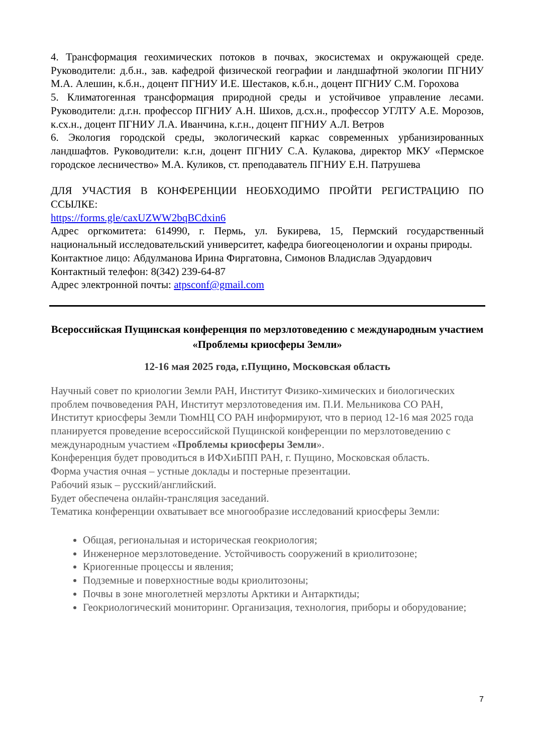4. Трансформация геохимических потоков в почвах, экосистемах и окружающей среде. Руководители: д.б.н., зав. кафедрой физической географии и ландшафтной экологии ПГНИУ М.А. Алешин, к.б.н., доцент ПГНИУ И.Е. Шестаков, к.б.н., доцент ПГНИУ С.М. Горохова
5. Климатогенная трансформация природной среды и устойчивое управление лесами. Руководители: д.г.н. профессор ПГНИУ А.Н. Шихов, д.сх.н., профессор УГЛТУ А.Е. Морозов, к.сх.н., доцент ПГНИУ Л.А. Иванчина, к.г.н., доцент ПГНИУ А.Л. Ветров
6. Экология городской среды, экологический каркас современных урбанизированных ландшафтов. Руководители: к.г.н, доцент ПГНИУ С.А. Кулакова, директор МКУ «Пермское городское лесничество» М.А. Куликов, ст. преподаватель ПГНИУ Е.Н. Патрушева
ДЛЯ УЧАСТИЯ В КОНФЕРЕНЦИИ НЕОБХОДИМО ПРОЙТИ РЕГИСТРАЦИЮ ПО ССЫЛКЕ:
https://forms.gle/caxUZWW2bqBCdxin6
Адрес оргкомитета: 614990, г. Пермь, ул. Букирева, 15, Пермский государственный национальный исследовательский университет, кафедра биогеоценологии и охраны природы.
Контактное лицо: Абдулманова Ирина Фиргатовна, Симонов Владислав Эдуардович
Контактный телефон: 8(342) 239-64-87
Адрес электронной почты: atpsconf@gmail.com
Всероссийская Пущинская конференция по мерзлотоведению с международным участием «Проблемы криосферы Земли»
12-16 мая 2025 года, г.Пущино, Московская область
Научный совет по криологии Земли РАН, Институт Физико-химических и биологических проблем почвоведения РАН, Институт мерзлотоведения им. П.И. Мельникова СО РАН, Институт криосферы Земли ТюмНЦ СО РАН информируют, что в период 12-16 мая 2025 года планируется проведение всероссийской Пущинской конференции по мерзлотоведению с международным участием «Проблемы криосферы Земли».
Конференция будет проводиться в ИФХиБПП РАН, г. Пущино, Московская область.
Форма участия очная – устные доклады и постерные презентации.
Рабочий язык – русский/английский.
Будет обеспечена онлайн-трансляция заседаний.
Тематика конференции охватывает все многообразие исследований криосферы Земли:
Общая, региональная и историческая геокриология;
Инженерное мерзлотоведение. Устойчивость сооружений в криолитозоне;
Криогенные процессы и явления;
Подземные и поверхностные воды криолитозоны;
Почвы в зоне многолетней мерзлоты Арктики и Антарктиды;
Геокриологический мониторинг. Организация, технология, приборы и оборудование;
7